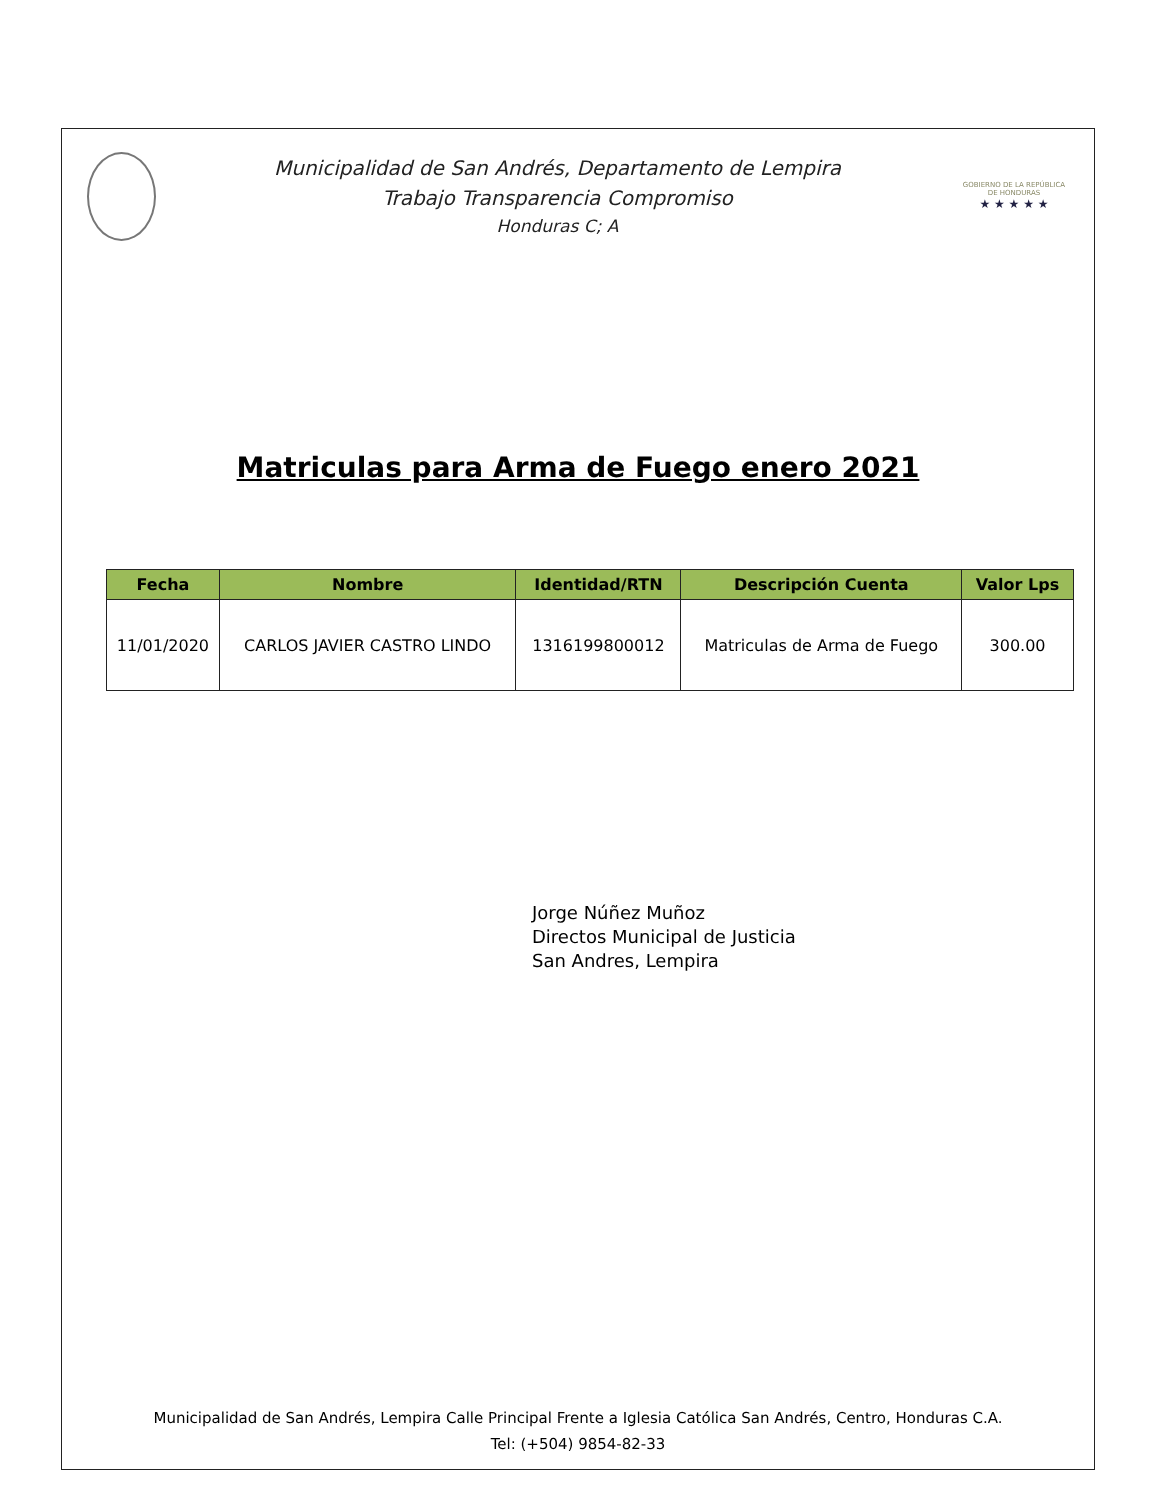Municipalidad de San Andrés, Departamento de Lempira
Trabajo Transparencia Compromiso
Honduras C; A
GOBIERNO DE LA REPÚBLICA DE HONDURAS
★ ★ ★ ★ ★
Matriculas para Arma de Fuego enero 2021
| Fecha | Nombre | Identidad/RTN | Descripción Cuenta | Valor Lps |
| --- | --- | --- | --- | --- |
| 11/01/2020 | CARLOS JAVIER CASTRO LINDO | 1316199800012 | Matriculas de Arma de Fuego | 300.00 |
Jorge Núñez Muñoz
Directos Municipal de Justicia
San Andres, Lempira
Municipalidad de San Andrés, Lempira Calle Principal Frente a Iglesia Católica San Andrés, Centro, Honduras C.A.
Tel: (+504) 9854-82-33